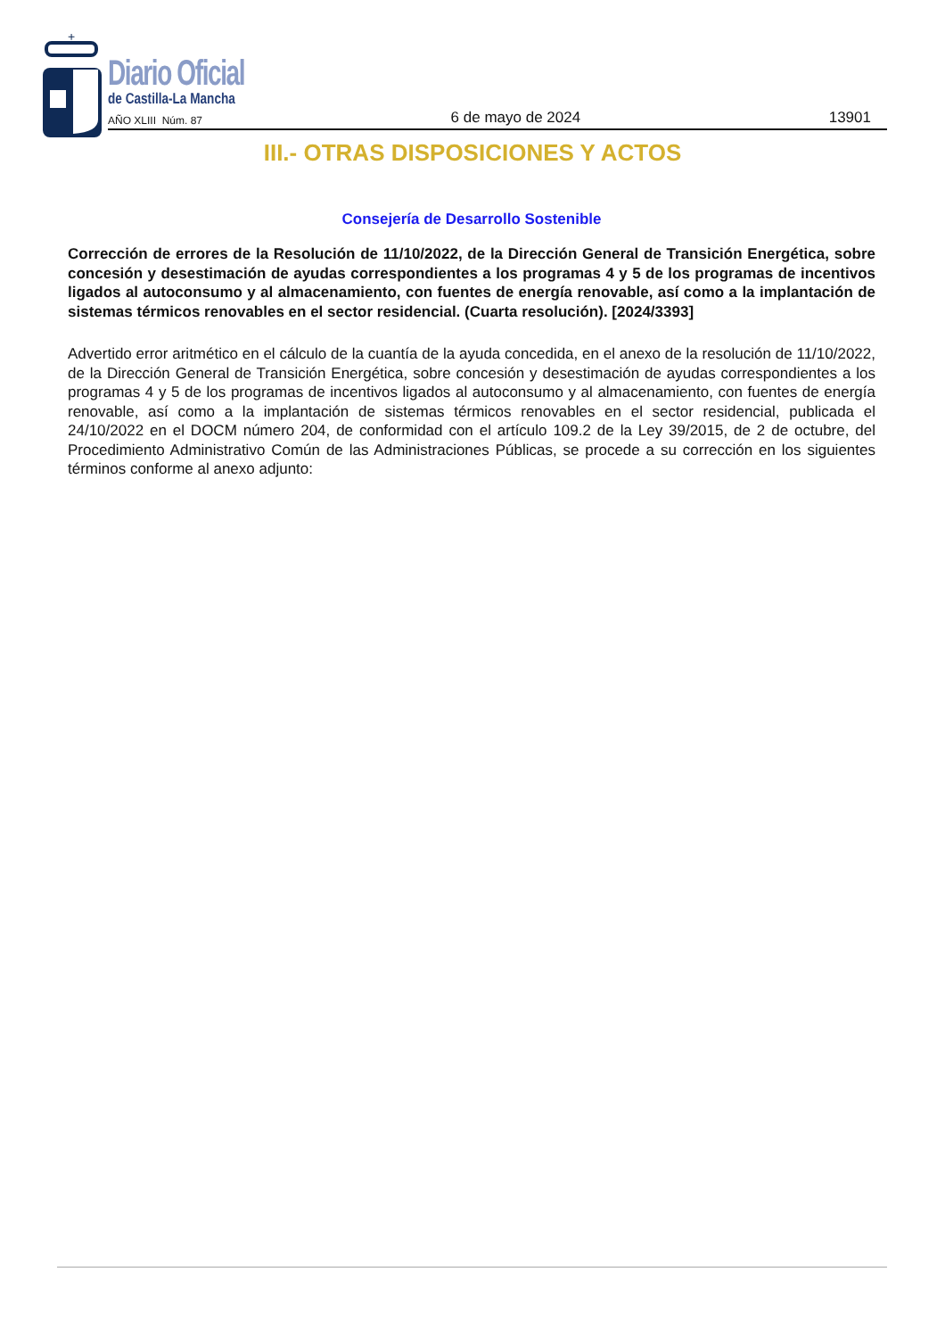+
Diario Oficial
de Castilla-La Mancha
AÑO XLIII Núm. 87 6 de mayo de 2024 13901
III.- OTRAS DISPOSICIONES Y ACTOS
Consejería de Desarrollo Sostenible
Corrección de errores de la Resolución de 11/10/2022, de la Dirección General de Transición Energética, sobre concesión y desestimación de ayudas correspondientes a los programas 4 y 5 de los programas de incentivos ligados al autoconsumo y al almacenamiento, con fuentes de energía renovable, así como a la implantación de sistemas térmicos renovables en el sector residencial. (Cuarta resolución). [2024/3393]
Advertido error aritmético en el cálculo de la cuantía de la ayuda concedida, en el anexo de la resolución de 11/10/2022, de la Dirección General de Transición Energética, sobre concesión y desestimación de ayudas correspondientes a los programas 4 y 5 de los programas de incentivos ligados al autoconsumo y al almacenamiento, con fuentes de energía renovable, así como a la implantación de sistemas térmicos renovables en el sector residencial, publicada el 24/10/2022 en el DOCM número 204, de conformidad con el artículo 109.2 de la Ley 39/2015, de 2 de octubre, del Procedimiento Administrativo Común de las Administraciones Públicas, se procede a su corrección en los siguientes términos conforme al anexo adjunto: